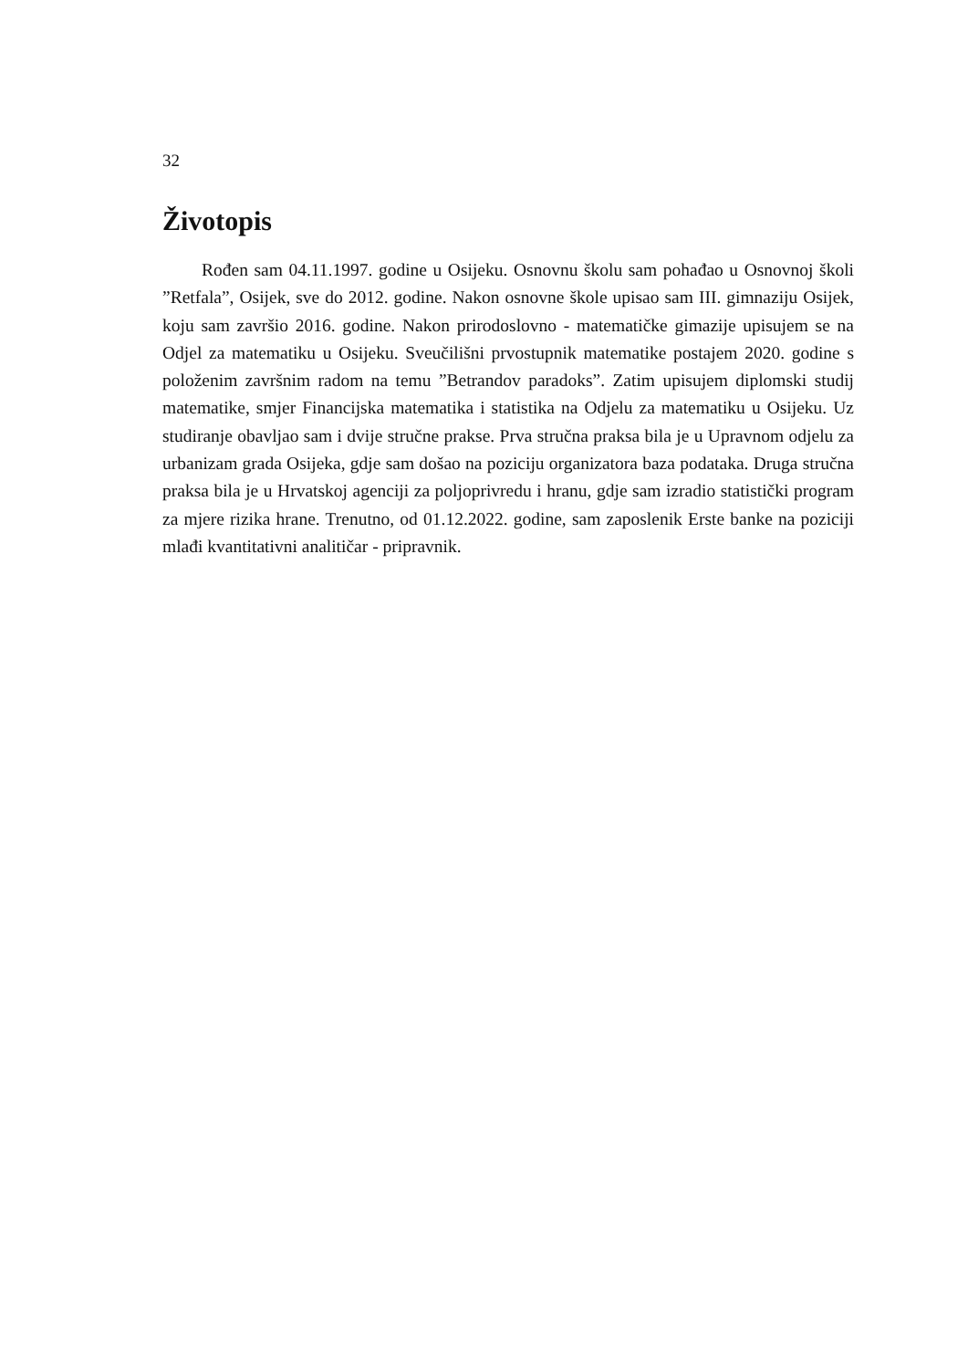32
Životopis
Rođen sam 04.11.1997. godine u Osijeku. Osnovnu školu sam pohađao u Osnovnoj školi ”Retfala”, Osijek, sve do 2012. godine. Nakon osnovne škole upisao sam III. gimnaziju Osijek, koju sam završio 2016. godine. Nakon prirodoslovno - matematičke gimazije upisujem se na Odjel za matematiku u Osijeku. Sveučilišni prvostupnik matematike postajem 2020. godine s položenim završnim radom na temu ”Betrandov paradoks”. Zatim upisujem diplomski studij matematike, smjer Financijska matematika i statistika na Odjelu za matematiku u Osijeku. Uz studiranje obavljao sam i dvije stručne prakse. Prva stručna praksa bila je u Upravnom odjelu za urbanizam grada Osijeka, gdje sam došao na poziciju organizatora baza podataka. Druga stručna praksa bila je u Hrvatskoj agenciji za poljoprivredu i hranu, gdje sam izradio statistički program za mjere rizika hrane. Trenutno, od 01.12.2022. godine, sam zaposlenik Erste banke na poziciji mlađi kvantitativni analitičar - pripravnik.